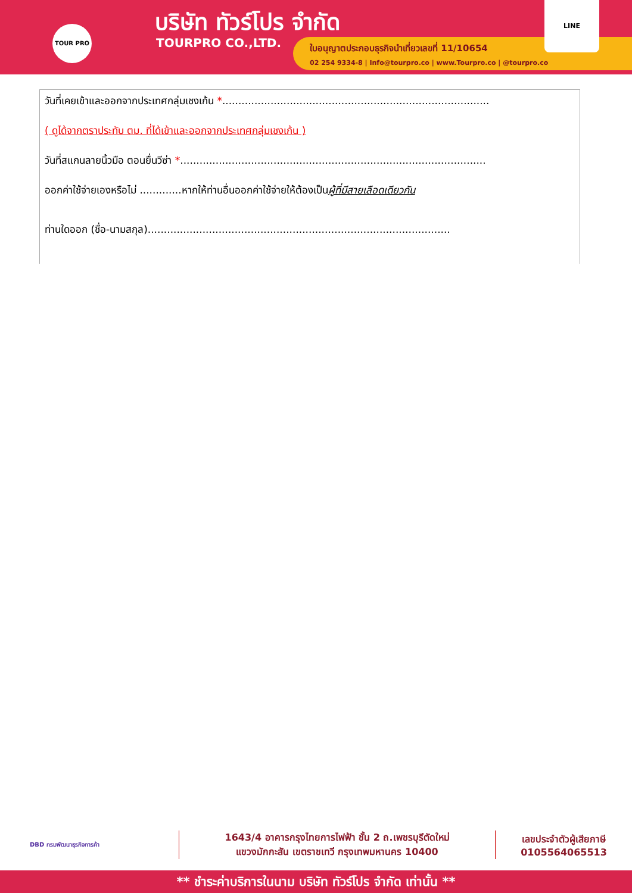TOUR PRO บริษัท ทัวร์โปร จำกัด
TOURPRO CO.,LTD.
ใบอนุญาตประกอบธุรกิจนำเที่ยวเลขที่ 11/10654
02 254 9334-8 | Info@tourpro.co | www.Tourpro.co | @tourpro.co
LINE
วันที่เคยเข้าและออกจากประเทศกลุ่มเชงเก้น *...................................................................................
( ดูได้จากตราประทับ ตม. ที่ได้เข้าและออกจากประเทศกลุ่มเชงเก้น )
วันที่สแกนลายนิ้วมือ ตอนยื่นวีซ่า *...............................................................................................
ออกค่าใช้จ่ายเองหรือไม่ .............หากให้ท่านอื่นออกค่าใช้จ่ายให้ต้องเป็นผู้ที่มีสายเลือดเดียวกัน
ท่านใดออก (ชื่อ-นามสกุล)..............................................................................................
DBD กรมพัฒนาธุรกิจการค้า
1643/4 อาคารกรุงไทยการไฟฟ้า ชั้น 2 ถ.เพชรบุรีตัดใหม่
แขวงมักกะสัน เขตราชเทวี กรุงเทพมหานคร 10400
เลขประจำตัวผู้เสียภาษี
0105564065513
** ชำระค่าบริการในนาม บริษัท ทัวร์โปร จำกัด เท่านั้น **